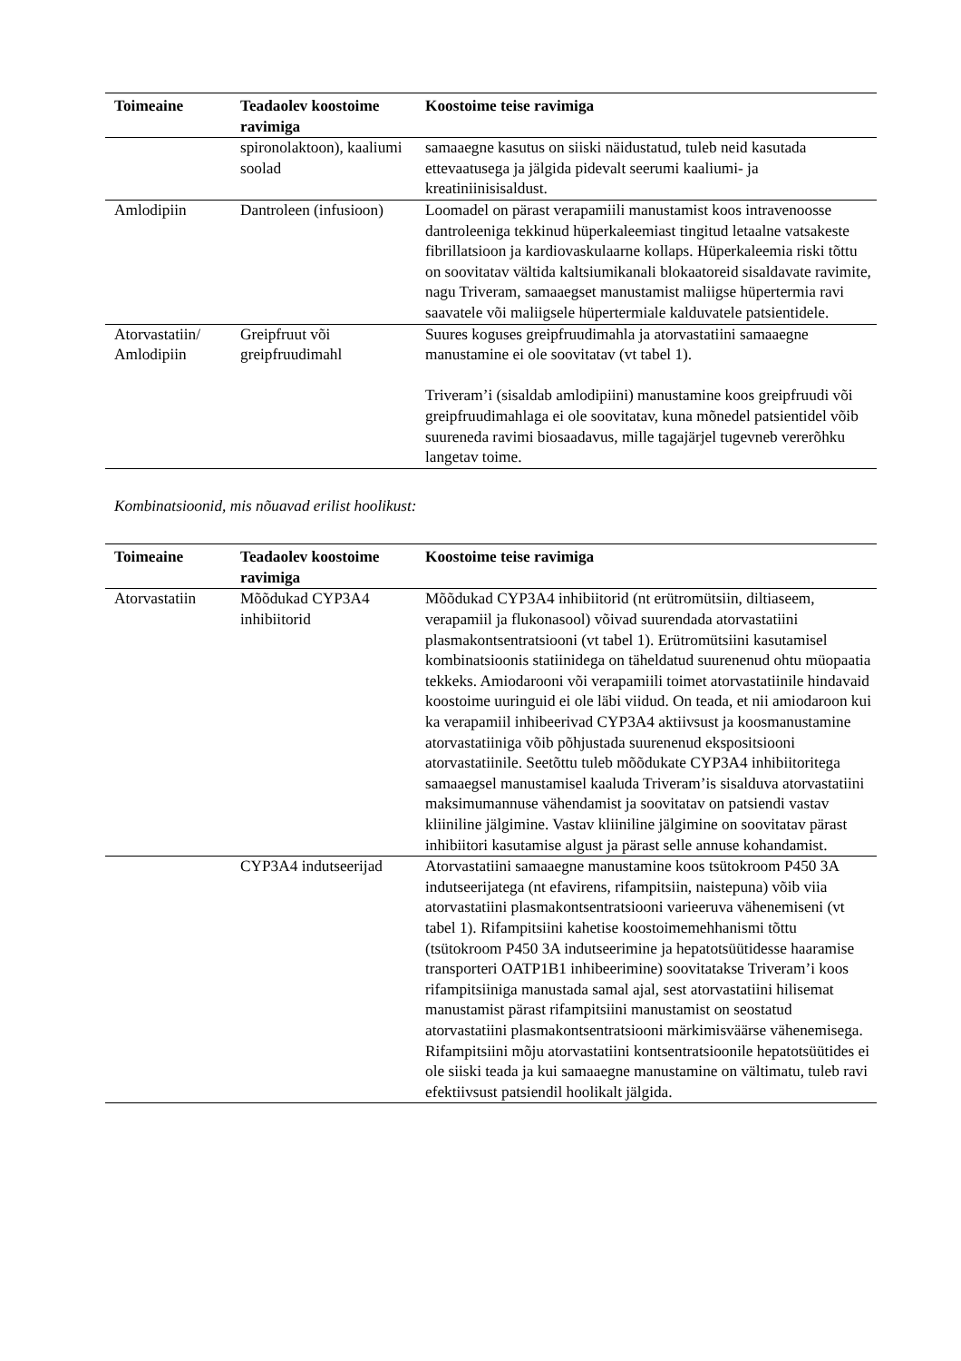| Toimeaine | Teadaolev koostoime ravimiga | Koostoime teise ravimiga |
| --- | --- | --- |
| | spironolaktoon), kaaliumi soolad | samaaegne kasutus on siiski näidustatud, tuleb neid kasutada ettevaatusega ja jälgida pidevalt seerumi kaaliumi- ja kreatiniinisisaldust. |
| Amlodipiin | Dantroleen (infusioon) | Loomadel on pärast verapamiili manustamist koos intravenoosse dantroleeniga tekkinud hüperkaleemiast tingitud letaalne vatsakeste fibrillatsioon ja kardiovaskulaarne kollaps. Hüperkaleemia riski tõttu on soovitatav vältida kaltsiumikanali blokaatoreid sisaldavate ravimite, nagu Triveram, samaaegset manustamist maliigse hüpertermia ravi saavatele või maliigsele hüpertermiale kalduvatele patsientidele. |
| Atorvastatiin/ Amlodipiin | Greipfruut või greipfruudimahl | Suures koguses greipfruudimahla ja atorvastatiini samaaegne manustamine ei ole soovitatav (vt tabel 1). Triveram’i (sisaldab amlodipiini) manustamine koos greipfruudi või greipfruudimahlaga ei ole soovitatav, kuna mõnedel patsientidel võib suureneda ravimi biosaadavus, mille tagajärjel tugevneb vererõhku langetav toime. |
Kombinatsioonid, mis nõuavad erilist hoolikust:
| Toimeaine | Teadaolev koostoime ravimiga | Koostoime teise ravimiga |
| --- | --- | --- |
| Atorvastatiin | Mõõdukad CYP3A4 inhibiitorid | Mõõdukad CYP3A4 inhibiitorid (nt erütromütsiin, diltiaseem, verapamiil ja flukonasool) võivad suurendada atorvastatiini plasmakontsentratsiooni (vt tabel 1). Erütromütsiini kasutamisel kombinatsioonis statiinidega on täheldatud suurenenud ohtu müopaatia tekkeks. Amiodarooni või verapamiili toimet atorvastatiinile hindavaid koostoime uuringuid ei ole läbi viidud. On teada, et nii amiodaroon kui ka verapamiil inhibeerivad CYP3A4 aktiivsust ja koosmanustamine atorvastatiiniga võib põhjustada suurenenud ekspositsiooni atorvastatiinile. Seetõttu tuleb mõõdukate CYP3A4 inhibiitoritega samaaegsel manustamisel kaaluda Triveram’is sisalduva atorvastatiini maksimumannuse vähendamist ja soovitatav on patsiendi vastav kliiniline jälgimine. Vastav kliiniline jälgimine on soovitatav pärast inhibiitori kasutamise algust ja pärast selle annuse kohandamist. |
| | CYP3A4 indutseerijad | Atorvastatiini samaaegne manustamine koos tsütokroom P450 3A indutseerijatega (nt efavirens, rifampitsiin, naistepuna) võib viia atorvastatiini plasmakontsentratsiooni varieeruva vähenemiseni (vt tabel 1). Rifampitsiini kahetise koostoimemehhanismi tõttu (tsütokroom P450 3A indutseerimine ja hepatotsüütidesse haaramise transporteri OATP1B1 inhibeerimine) soovitatakse Triveram’i koos rifampitsiiniga manustada samal ajal, sest atorvastatiini hilisemat manustamist pärast rifampitsiini manustamist on seostatud atorvastatiini plasmakontsentratsiooni märkimisväärse vähenemisega. Rifampitsiini mõju atorvastatiini kontsentratsioonile hepatotsüütides ei ole siiski teada ja kui samaaegne manustamine on vältimatu, tuleb ravi efektiivsust patsiendil hoolikalt jälgida. |